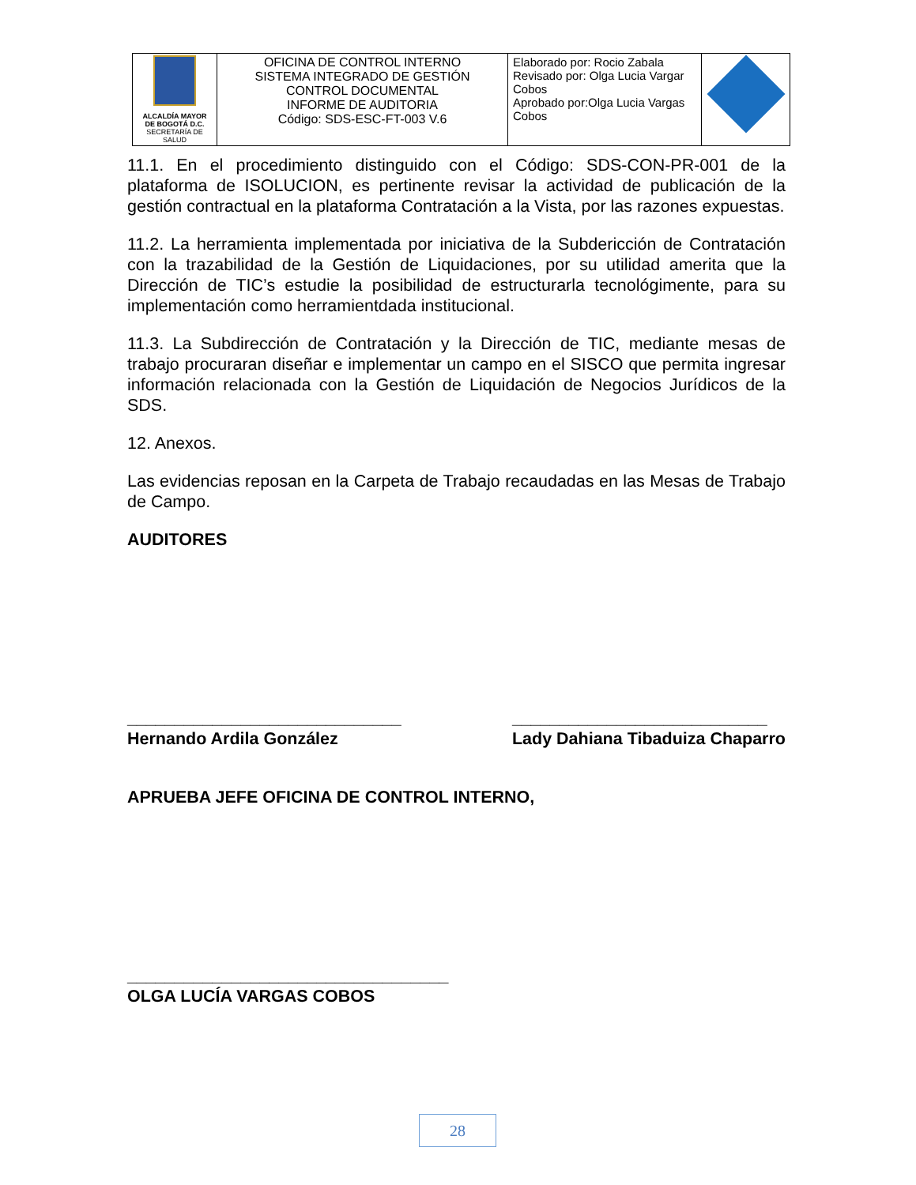| ALCALDÍA MAYOR DE BOGOTÁ D.C. SECRETARÍA DE SALUD | OFICINA DE CONTROL INTERNO SISTEMA INTEGRADO DE GESTIÓN CONTROL DOCUMENTAL INFORME DE AUDITORIA Código: SDS-ESC-FT-003 V.6 | Elaborado por: Rocio Zabala Revisado por: Olga Lucia Vargar Cobos Aprobado por:Olga Lucia Vargas Cobos | |
11.1. En el procedimiento distinguido con el Código: SDS-CON-PR-001 de la plataforma de ISOLUCION, es pertinente revisar la actividad de publicación de la gestión contractual en la plataforma Contratación a la Vista, por las razones expuestas.
11.2. La herramienta implementada por iniciativa de la Subdericción de Contratación con la trazabilidad de la Gestión de Liquidaciones, por su utilidad amerita que la Dirección de TIC’s estudie la posibilidad de estructurarla tecnológimente, para su implementación como herramientdada institucional.
11.3. La Subdirección de Contratación y la Dirección de TIC, mediante mesas de trabajo procuraran diseñar e implementar un campo en el SISCO que permita ingresar información relacionada con la Gestión de Liquidación de Negocios Jurídicos de la SDS.
12. Anexos.
Las evidencias reposan en la Carpeta de Trabajo recaudadas en las Mesas de Trabajo de Campo.
AUDITORES
_____________________________
Hernando Ardila González
___________________________
Lady Dahiana Tibaduiza Chaparro
APRUEBA JEFE OFICINA DE CONTROL INTERNO,
__________________________________
OLGA LUCÍA VARGAS COBOS
28